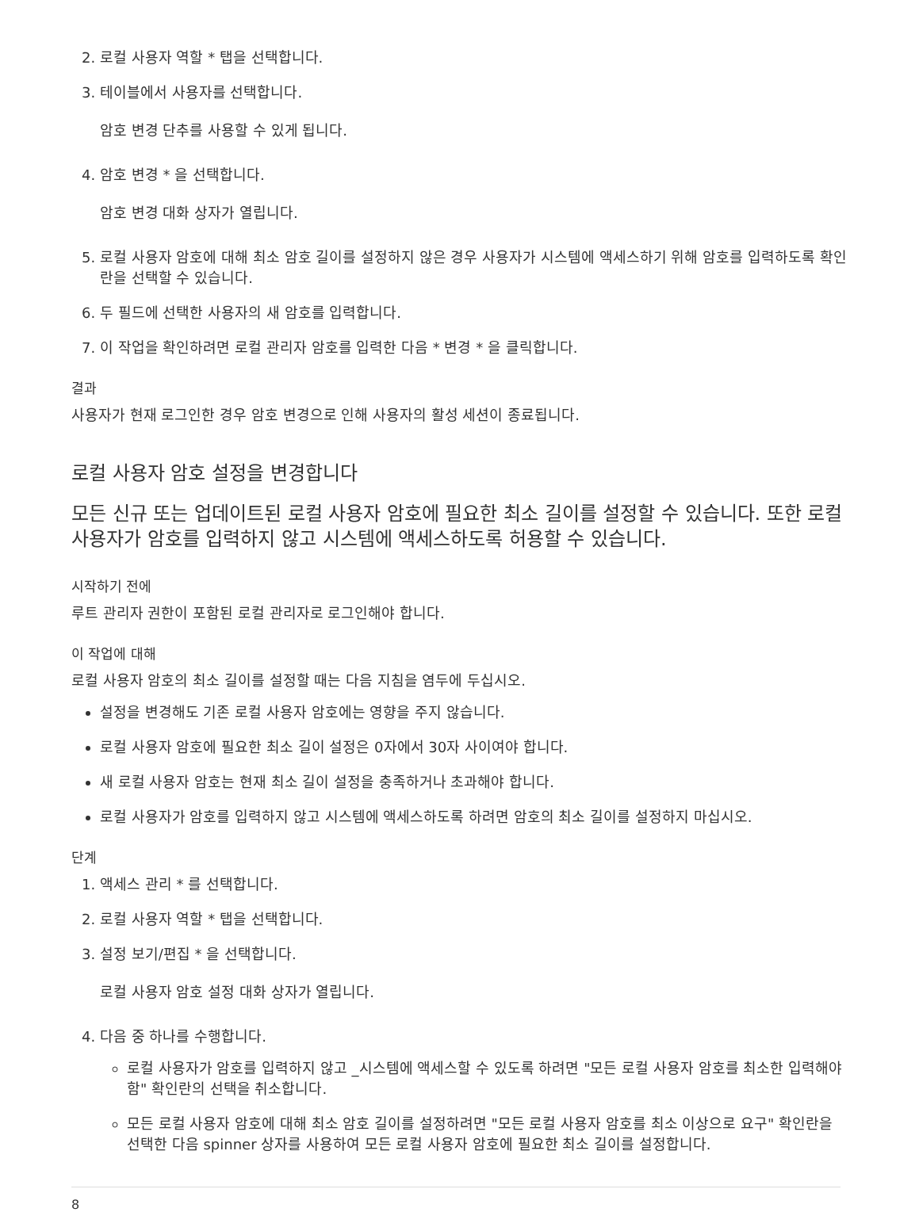2. 로컬 사용자 역할 * 탭을 선택합니다.
3. 테이블에서 사용자를 선택합니다.
암호 변경 단추를 사용할 수 있게 됩니다.
4. 암호 변경 * 을 선택합니다.
암호 변경 대화 상자가 열립니다.
5. 로컬 사용자 암호에 대해 최소 암호 길이를 설정하지 않은 경우 사용자가 시스템에 액세스하기 위해 암호를 입력하도록 확인란을 선택할 수 있습니다.
6. 두 필드에 선택한 사용자의 새 암호를 입력합니다.
7. 이 작업을 확인하려면 로컬 관리자 암호를 입력한 다음 * 변경 * 을 클릭합니다.
결과
사용자가 현재 로그인한 경우 암호 변경으로 인해 사용자의 활성 세션이 종료됩니다.
로컬 사용자 암호 설정을 변경합니다
모든 신규 또는 업데이트된 로컬 사용자 암호에 필요한 최소 길이를 설정할 수 있습니다. 또한 로컬 사용자가 암호를 입력하지 않고 시스템에 액세스하도록 허용할 수 있습니다.
시작하기 전에
루트 관리자 권한이 포함된 로컬 관리자로 로그인해야 합니다.
이 작업에 대해
로컬 사용자 암호의 최소 길이를 설정할 때는 다음 지침을 염두에 두십시오.
설정을 변경해도 기존 로컬 사용자 암호에는 영향을 주지 않습니다.
로컬 사용자 암호에 필요한 최소 길이 설정은 0자에서 30자 사이여야 합니다.
새 로컬 사용자 암호는 현재 최소 길이 설정을 충족하거나 초과해야 합니다.
로컬 사용자가 암호를 입력하지 않고 시스템에 액세스하도록 하려면 암호의 최소 길이를 설정하지 마십시오.
단계
1. 액세스 관리 * 를 선택합니다.
2. 로컬 사용자 역할 * 탭을 선택합니다.
3. 설정 보기/편집 * 을 선택합니다.
로컬 사용자 암호 설정 대화 상자가 열립니다.
4. 다음 중 하나를 수행합니다.
로컬 사용자가 암호를 입력하지 않고 _시스템에 액세스할 수 있도록 하려면 "모든 로컬 사용자 암호를 최소한 입력해야 함" 확인란의 선택을 취소합니다.
모든 로컬 사용자 암호에 대해 최소 암호 길이를 설정하려면 "모든 로컬 사용자 암호를 최소 이상으로 요구" 확인란을 선택한 다음 spinner 상자를 사용하여 모든 로컬 사용자 암호에 필요한 최소 길이를 설정합니다.
8